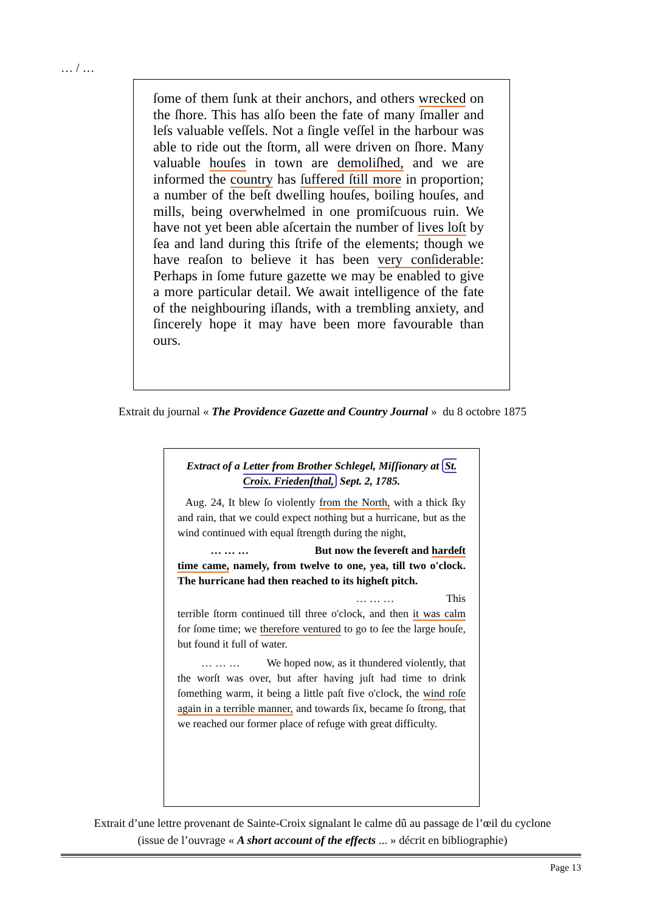… / …
ſome of them ſunk at their anchors, and others wrecked on the ſhore. This has alſo been the fate of many ſmaller and leſs valuable veſſels. Not a ſingle veſſel in the harbour was able to ride out the ſtorm, all were driven on ſhore. Many valuable houſes in town are demoliſhed, and we are informed the country has ſuffered ſtill more in proportion; a number of the beſt dwelling houſes, boiling houſes, and mills, being overwhelmed in one promiſcuous ruin. We have not yet been able aſcertain the number of lives loſt by ſea and land during this ſtrife of the elements; though we have reaſon to believe it has been very conſiderable: Perhaps in ſome future gazette we may be enabled to give a more particular detail. We await intelligence of the fate of the neighbouring iſlands, with a trembling anxiety, and ſincerely hope it may have been more favourable than ours.
Extrait du journal « The Providence Gazette and Country Journal » du 8 octobre 1875
Extract of a Letter from Brother Schlegel, Miſſionary at St. Croix. Friedenſthal, Sept. 2, 1785.
Aug. 24, It blew ſo violently from the North, with a thick ſky and rain, that we could expect nothing but a hurricane, but as the wind continued with equal ſtrength during the night,
… … … But now the ſevereſt and hardeſt time came, namely, from twelve to one, yea, till two o'clock. The hurricane had then reached to its higheſt pitch.
… … … This
terrible ſtorm continued till three o'clock, and then it was calm for ſome time; we therefore ventured to go to ſee the large houſe, but found it full of water.
… … … We hoped now, as it thundered violently, that the worſt was over, but after having juſt had time to drink ſomething warm, it being a little paſt five o'clock, the wind roſe again in a terrible manner, and towards ſix, became ſo ſtrong, that we reached our former place of refuge with great difficulty.
Extrait d’une lettre provenant de Sainte-Croix signalant le calme dû au passage de l’œil du cyclone
(issue de l’ouvrage « A short account of the effects ... » décrit en bibliographie)
Page 13